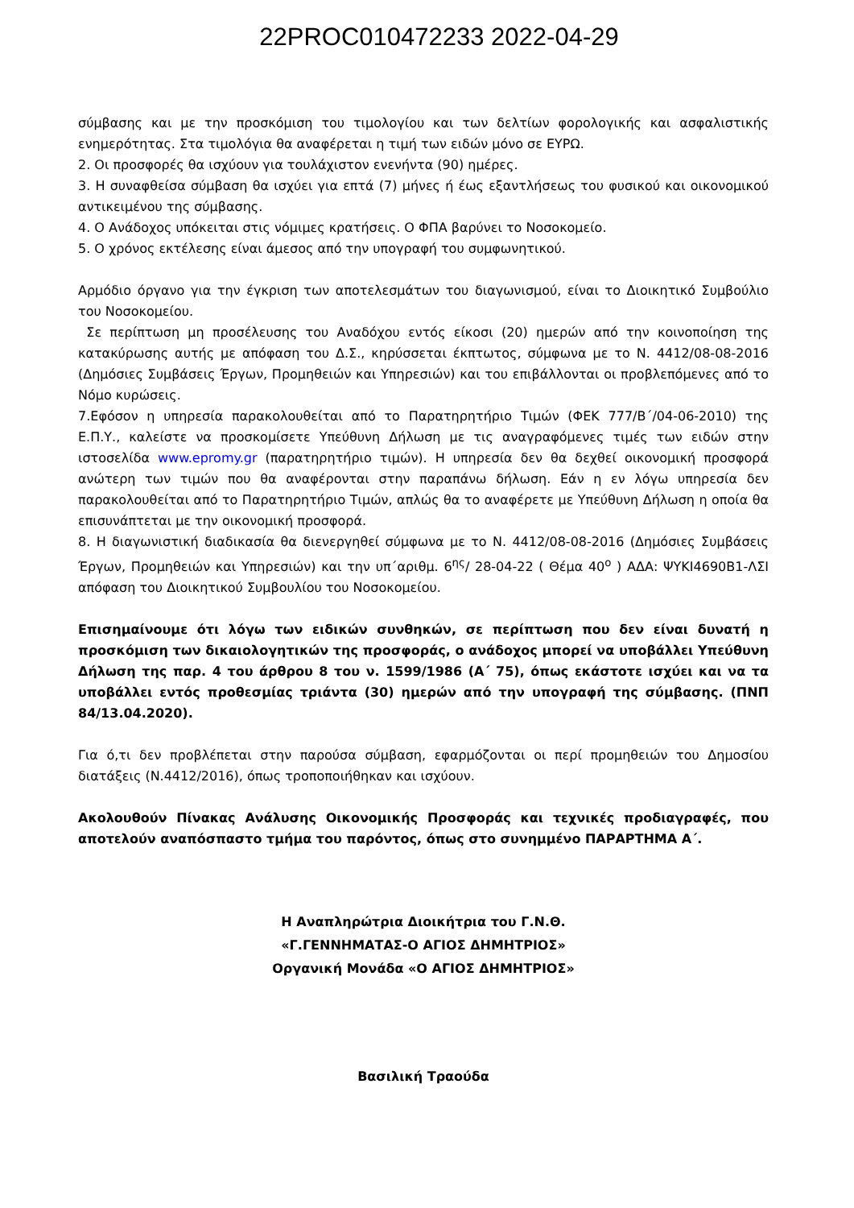22PROC010472233 2022-04-29
σύμβασης και με την προσκόμιση του τιμολογίου και των δελτίων φορολογικής και ασφαλιστικής ενημερότητας. Στα τιμολόγια θα αναφέρεται η τιμή των ειδών μόνο σε ΕΥΡΩ.
2. Οι προσφορές θα ισχύουν για τουλάχιστον ενενήντα (90) ημέρες.
3. Η συναφθείσα σύμβαση θα ισχύει για επτά (7) μήνες ή έως εξαντλήσεως του φυσικού και οικονομικού αντικειμένου της σύμβασης.
4. Ο Ανάδοχος υπόκειται στις νόμιμες κρατήσεις. Ο ΦΠΑ βαρύνει το Νοσοκομείο.
5. Ο χρόνος εκτέλεσης είναι άμεσος από την υπογραφή του συμφωνητικού.
Αρμόδιο όργανο για την έγκριση των αποτελεσμάτων του διαγωνισμού, είναι το Διοικητικό Συμβούλιο του Νοσοκομείου.
Σε περίπτωση μη προσέλευσης του Αναδόχου εντός είκοσι (20) ημερών από την κοινοποίηση της κατακύρωσης αυτής με απόφαση του Δ.Σ., κηρύσσεται έκπτωτος, σύμφωνα με το Ν. 4412/08-08-2016 (Δημόσιες Συμβάσεις Έργων, Προμηθειών και Υπηρεσιών) και του επιβάλλονται οι προβλεπόμενες από το Νόμο κυρώσεις.
7.Εφόσον η υπηρεσία παρακολουθείται από το Παρατηρητήριο Τιμών (ΦΕΚ 777/Β΄/04-06-2010) της Ε.Π.Υ., καλείστε να προσκομίσετε Υπεύθυνη Δήλωση με τις αναγραφόμενες τιμές των ειδών στην ιστοσελίδα www.epromy.gr (παρατηρητήριο τιμών). Η υπηρεσία δεν θα δεχθεί οικονομική προσφορά ανώτερη των τιμών που θα αναφέρονται στην παραπάνω δήλωση. Εάν η εν λόγω υπηρεσία δεν παρακολουθείται από το Παρατηρητήριο Τιμών, απλώς θα το αναφέρετε με Υπεύθυνη Δήλωση η οποία θα επισυνάπτεται με την οικονομική προσφορά.
8. Η διαγωνιστική διαδικασία θα διενεργηθεί σύμφωνα με το Ν. 4412/08-08-2016 (Δημόσιες Συμβάσεις Έργων, Προμηθειών και Υπηρεσιών) και την υπ΄αριθμ. 6<sup>ης</sup>/ 28-04-22 ( Θέμα 40<sup>ο</sup> ) ΑΔΑ: ΨΥΚΙ4690Β1-ΛΣΙ απόφαση του Διοικητικού Συμβουλίου του Νοσοκομείου.
Επισημαίνουμε ότι λόγω των ειδικών συνθηκών, σε περίπτωση που δεν είναι δυνατή η προσκόμιση των δικαιολογητικών της προσφοράς, ο ανάδοχος μπορεί να υποβάλλει Υπεύθυνη Δήλωση της παρ. 4 του άρθρου 8 του ν. 1599/1986 (Α΄ 75), όπως εκάστοτε ισχύει και να τα υποβάλλει εντός προθεσμίας τριάντα (30) ημερών από την υπογραφή της σύμβασης. (ΠΝΠ 84/13.04.2020).
Για ό,τι δεν προβλέπεται στην παρούσα σύμβαση, εφαρμόζονται οι περί προμηθειών του Δημοσίου διατάξεις (Ν.4412/2016), όπως τροποποιήθηκαν και ισχύουν.
Ακολουθούν Πίνακας Ανάλυσης Οικονομικής Προσφοράς και τεχνικές προδιαγραφές, που αποτελούν αναπόσπαστο τμήμα του παρόντος, όπως στο συνημμένο ΠΑΡΑΡΤΗΜΑ Α΄.
Η Αναπληρώτρια Διοικήτρια του Γ.Ν.Θ.
«Γ.ΓΕΝΝΗΜΑΤΑΣ-Ο ΑΓΙΟΣ ΔΗΜΗΤΡΙΟΣ»
Οργανική Μονάδα «Ο ΑΓΙΟΣ ΔΗΜΗΤΡΙΟΣ»
Βασιλική Τραούδα